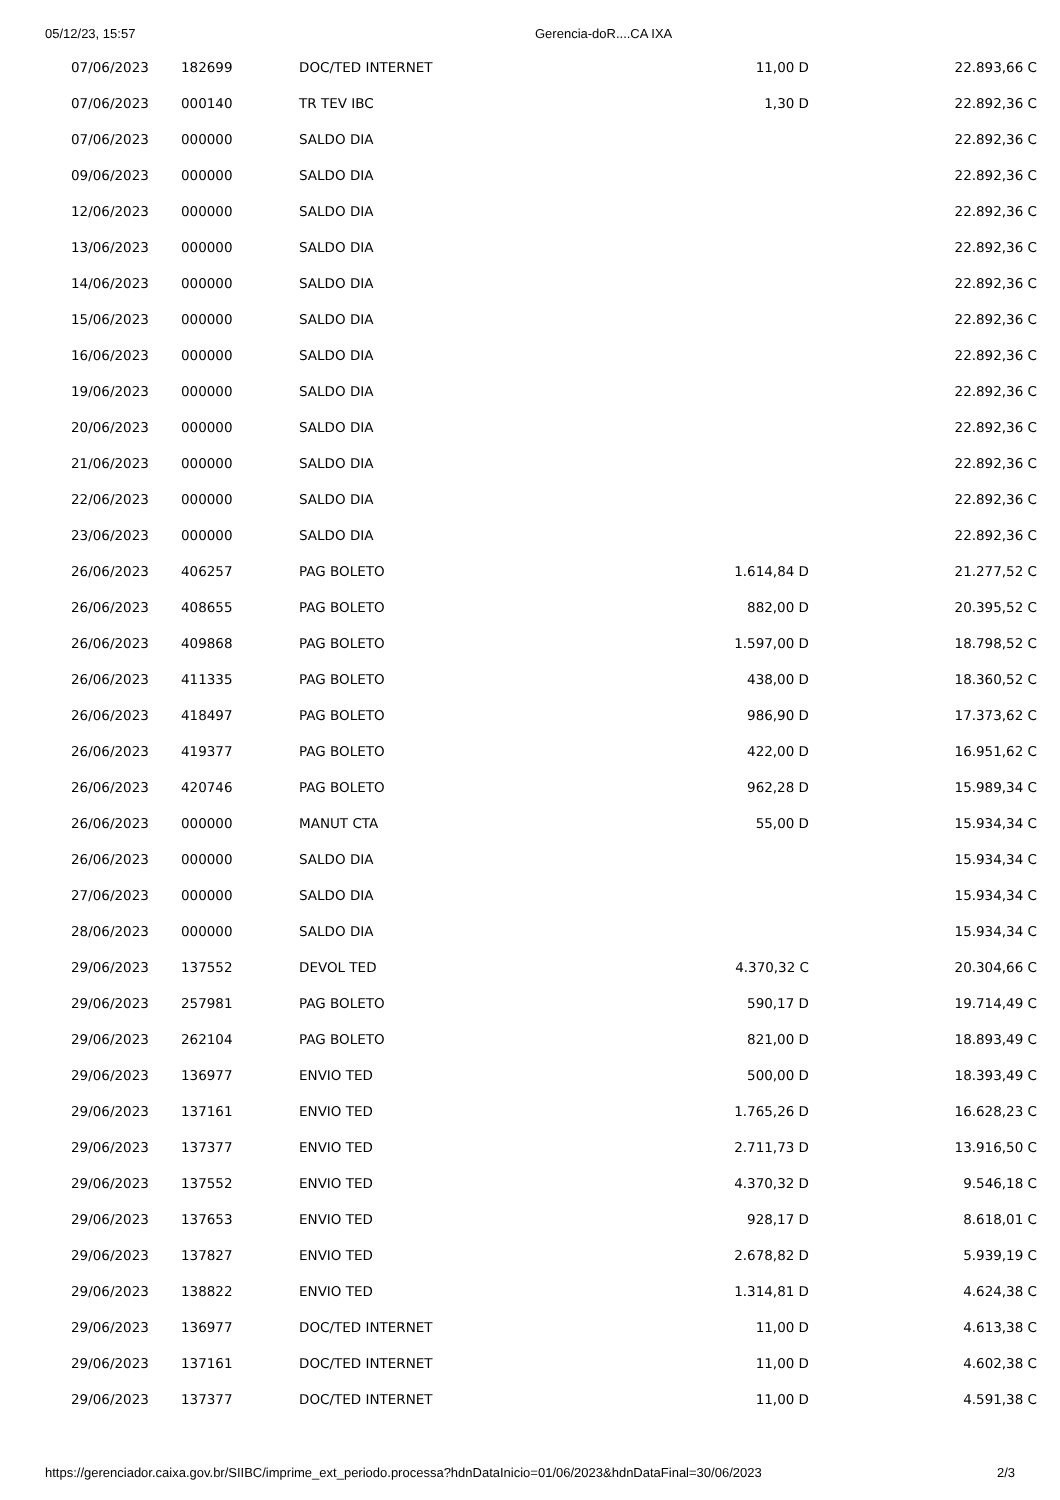05/12/23, 15:57 Gerencia-doR....CA IXA
| 07/06/2023 | 182699 | DOC/TED INTERNET | 11,00 D | 22.893,66 C |
| 07/06/2023 | 000140 | TR TEV IBC | 1,30 D | 22.892,36 C |
| 07/06/2023 | 000000 | SALDO DIA | | 22.892,36 C |
| 09/06/2023 | 000000 | SALDO DIA | | 22.892,36 C |
| 12/06/2023 | 000000 | SALDO DIA | | 22.892,36 C |
| 13/06/2023 | 000000 | SALDO DIA | | 22.892,36 C |
| 14/06/2023 | 000000 | SALDO DIA | | 22.892,36 C |
| 15/06/2023 | 000000 | SALDO DIA | | 22.892,36 C |
| 16/06/2023 | 000000 | SALDO DIA | | 22.892,36 C |
| 19/06/2023 | 000000 | SALDO DIA | | 22.892,36 C |
| 20/06/2023 | 000000 | SALDO DIA | | 22.892,36 C |
| 21/06/2023 | 000000 | SALDO DIA | | 22.892,36 C |
| 22/06/2023 | 000000 | SALDO DIA | | 22.892,36 C |
| 23/06/2023 | 000000 | SALDO DIA | | 22.892,36 C |
| 26/06/2023 | 406257 | PAG BOLETO | 1.614,84 D | 21.277,52 C |
| 26/06/2023 | 408655 | PAG BOLETO | 882,00 D | 20.395,52 C |
| 26/06/2023 | 409868 | PAG BOLETO | 1.597,00 D | 18.798,52 C |
| 26/06/2023 | 411335 | PAG BOLETO | 438,00 D | 18.360,52 C |
| 26/06/2023 | 418497 | PAG BOLETO | 986,90 D | 17.373,62 C |
| 26/06/2023 | 419377 | PAG BOLETO | 422,00 D | 16.951,62 C |
| 26/06/2023 | 420746 | PAG BOLETO | 962,28 D | 15.989,34 C |
| 26/06/2023 | 000000 | MANUT CTA | 55,00 D | 15.934,34 C |
| 26/06/2023 | 000000 | SALDO DIA | | 15.934,34 C |
| 27/06/2023 | 000000 | SALDO DIA | | 15.934,34 C |
| 28/06/2023 | 000000 | SALDO DIA | | 15.934,34 C |
| 29/06/2023 | 137552 | DEVOL TED | 4.370,32 C | 20.304,66 C |
| 29/06/2023 | 257981 | PAG BOLETO | 590,17 D | 19.714,49 C |
| 29/06/2023 | 262104 | PAG BOLETO | 821,00 D | 18.893,49 C |
| 29/06/2023 | 136977 | ENVIO TED | 500,00 D | 18.393,49 C |
| 29/06/2023 | 137161 | ENVIO TED | 1.765,26 D | 16.628,23 C |
| 29/06/2023 | 137377 | ENVIO TED | 2.711,73 D | 13.916,50 C |
| 29/06/2023 | 137552 | ENVIO TED | 4.370,32 D | 9.546,18 C |
| 29/06/2023 | 137653 | ENVIO TED | 928,17 D | 8.618,01 C |
| 29/06/2023 | 137827 | ENVIO TED | 2.678,82 D | 5.939,19 C |
| 29/06/2023 | 138822 | ENVIO TED | 1.314,81 D | 4.624,38 C |
| 29/06/2023 | 136977 | DOC/TED INTERNET | 11,00 D | 4.613,38 C |
| 29/06/2023 | 137161 | DOC/TED INTERNET | 11,00 D | 4.602,38 C |
| 29/06/2023 | 137377 | DOC/TED INTERNET | 11,00 D | 4.591,38 C |
https://gerenciador.caixa.gov.br/SIIBC/imprime_ext_periodo.processa?hdnDataInicio=01/06/2023&hdnDataFinal=30/06/2023 2/3